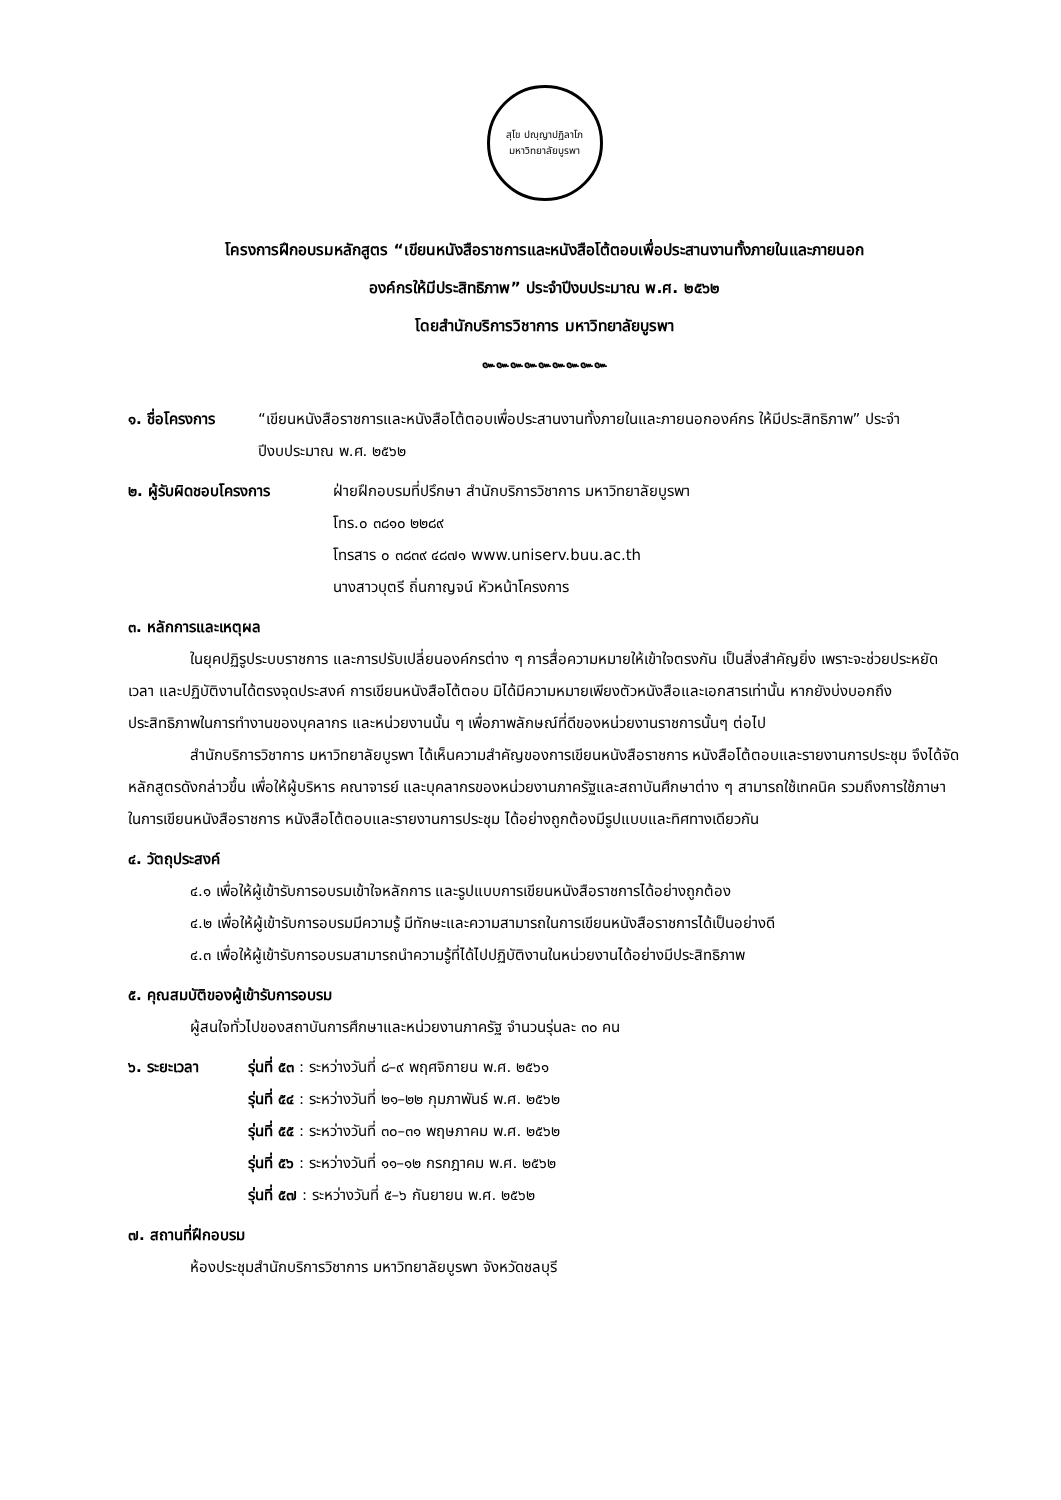สุโข ปญฺญาปฏิลาโภ
มหาวิทยาลัยบูรพา
โครงการฝึกอบรมหลักสูตร “เขียนหนังสือราชการและหนังสือโต้ตอบเพื่อประสานงานทั้งภายในและภายนอก
องค์กรให้มีประสิทธิภาพ” ประจำปีงบประมาณ พ.ศ. ๒๕๖๒
โดยสำนักบริการวิชาการ มหาวิทยาลัยบูรพา
๛๛๛๛๛๛๛๛๛
๑. ชื่อโครงการ “เขียนหนังสือราชการและหนังสือโต้ตอบเพื่อประสานงานทั้งภายในและภายนอกองค์กร ให้มีประสิทธิภาพ” ประจำปีงบประมาณ พ.ศ. ๒๕๖๒
๒. ผู้รับผิดชอบโครงการ ฝ่ายฝึกอบรมที่ปรึกษา สำนักบริการวิชาการ มหาวิทยาลัยบูรพา
โทร.๐ ๓๘๑๐ ๒๒๘๙
โทรสาร ๐ ๓๘๓๙ ๔๘๗๑ www.uniserv.buu.ac.th
นางสาวบุตรี ถิ่นกาญจน์ หัวหน้าโครงการ
๓. หลักการและเหตุผล
ในยุคปฏิรูประบบราชการ และการปรับเปลี่ยนองค์กรต่าง ๆ การสื่อความหมายให้เข้าใจตรงกัน เป็นสิ่งสำคัญยิ่ง เพราะจะช่วยประหยัดเวลา และปฏิบัติงานได้ตรงจุดประสงค์ การเขียนหนังสือโต้ตอบ มิได้มีความหมายเพียงตัวหนังสือและเอกสารเท่านั้น หากยังบ่งบอกถึงประสิทธิภาพในการทำงานของบุคลากร และหน่วยงานนั้น ๆ เพื่อภาพลักษณ์ที่ดีของหน่วยงานราชการนั้นๆ ต่อไป
สำนักบริการวิชาการ มหาวิทยาลัยบูรพา ได้เห็นความสำคัญของการเขียนหนังสือราชการ หนังสือโต้ตอบและรายงานการประชุม จึงได้จัดหลักสูตรดังกล่าวขึ้น เพื่อให้ผู้บริหาร คณาจารย์ และบุคลากรของหน่วยงานภาครัฐและสถาบันศึกษาต่าง ๆ สามารถใช้เทคนิค รวมถึงการใช้ภาษา ในการเขียนหนังสือราชการ หนังสือโต้ตอบและรายงานการประชุม ได้อย่างถูกต้องมีรูปแบบและทิศทางเดียวกัน
๔. วัตถุประสงค์
๔.๑ เพื่อให้ผู้เข้ารับการอบรมเข้าใจหลักการ และรูปแบบการเขียนหนังสือราชการได้อย่างถูกต้อง
๔.๒ เพื่อให้ผู้เข้ารับการอบรมมีความรู้ มีทักษะและความสามารถในการเขียนหนังสือราชการได้เป็นอย่างดี
๔.๓ เพื่อให้ผู้เข้ารับการอบรมสามารถนำความรู้ที่ได้ไปปฏิบัติงานในหน่วยงานได้อย่างมีประสิทธิภาพ
๕. คุณสมบัติของผู้เข้ารับการอบรม
ผู้สนใจทั่วไปของสถาบันการศึกษาและหน่วยงานภาครัฐ จำนวนรุ่นละ ๓๐ คน
๖. ระยะเวลา รุ่นที่ ๕๓ : ระหว่างวันที่ ๘–๙ พฤศจิกายน พ.ศ. ๒๕๖๑
รุ่นที่ ๕๔ : ระหว่างวันที่ ๒๑–๒๒ กุมภาพันธ์ พ.ศ. ๒๕๖๒
รุ่นที่ ๕๕ : ระหว่างวันที่ ๓๐–๓๑ พฤษภาคม พ.ศ. ๒๕๖๒
รุ่นที่ ๕๖ : ระหว่างวันที่ ๑๑–๑๒ กรกฎาคม พ.ศ. ๒๕๖๒
รุ่นที่ ๕๗ : ระหว่างวันที่ ๕–๖ กันยายน พ.ศ. ๒๕๖๒
๗. สถานที่ฝึกอบรม
ห้องประชุมสำนักบริการวิชาการ มหาวิทยาลัยบูรพา จังหวัดชลบุรี